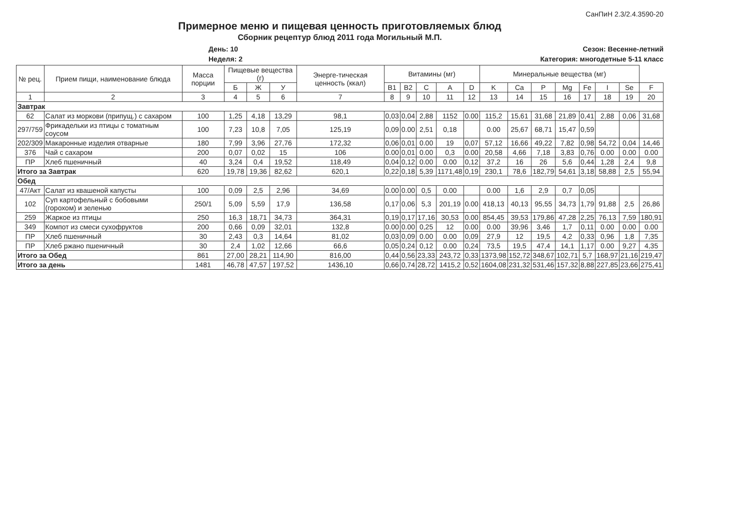СанПиН 2.3/2.4.3590-20
Примерное меню и пищевая ценность приготовляемых блюд
Сборник рецептур блюд 2011 года Могильный М.П.
День: 10
Неделя: 2
Сезон: Весенне-летний
Категория: многодетные 5-11 класс
| № рец. | Прием пищи, наименование блюда | Масса порции | Пищевые вещества (г) | | | Энерге-тическая ценность (ккал) | Витамины (мг) | | | | | Минеральные вещества (мг) | | | | | | | |
| --- | --- | --- | --- | --- | --- | --- | --- | --- | --- | --- | --- | --- | --- | --- | --- | --- | --- | --- | --- |
| | | | Б | Ж | У | | B1 | B2 | C | A | D | K | Ca | P | Mg | Fe | I | Se | F |
| 1 | 2 | 3 | 4 | 5 | 6 | 7 | 8 | 9 | 10 | 11 | 12 | 13 | 14 | 15 | 16 | 17 | 18 | 19 | 20 |
| Завтрак | | | | | | | | | | | | | | | | | | | |
| 62 | Салат из моркови (припущ.) с сахаром | 100 | 1,25 | 4,18 | 13,29 | 98,1 | 0,03 | 0,04 | 2,88 | 1152 | 0.00 | 115,2 | 15,61 | 31,68 | 21,89 | 0,41 | 2,88 | 0,06 | 31,68 |
| 297/759 | Фрикадельки из птицы с томатным соусом | 100 | 7,23 | 10,8 | 7,05 | 125,19 | 0,09 | 0.00 | 2,51 | 0,18 | | 0.00 | 25,67 | 68,71 | 15,47 | 0,59 | | | |
| 202/309 | Макаронные изделия отварные | 180 | 7,99 | 3,96 | 27,76 | 172,32 | 0,06 | 0,01 | 0.00 | 19 | 0,07 | 57,12 | 16,66 | 49,22 | 7,82 | 0,98 | 54,72 | 0,04 | 14,46 |
| 376 | Чай с сахаром | 200 | 0,07 | 0,02 | 15 | 106 | 0.00 | 0,01 | 0.00 | 0,3 | 0.00 | 20,58 | 4,66 | 7,18 | 3,83 | 0,76 | 0.00 | 0.00 | 0.00 |
| ПР | Хлеб пшеничный | 40 | 3,24 | 0,4 | 19,52 | 118,49 | 0,04 | 0,12 | 0.00 | 0.00 | 0,12 | 37,2 | 16 | 26 | 5,6 | 0,44 | 1,28 | 2,4 | 9,8 |
| Итого за Завтрак | | 620 | 19,78 | 19,36 | 82,62 | 620,1 | 0,22 | 0,18 | 5,39 | 1171,48 | 0,19 | 230,1 | 78,6 | 182,79 | 54,61 | 3,18 | 58,88 | 2,5 | 55,94 |
| Обед | | | | | | | | | | | | | | | | | | | |
| 47/Акт | Салат из квашеной капусты | 100 | 0,09 | 2,5 | 2,96 | 34,69 | 0.00 | 0.00 | 0,5 | 0.00 | | 0.00 | 1,6 | 2,9 | 0,7 | 0,05 | | | |
| 102 | Суп картофельный с бобовыми (горохом) и зеленью | 250/1 | 5,09 | 5,59 | 17,9 | 136,58 | 0,17 | 0,06 | 5,3 | 201,19 | 0.00 | 418,13 | 40,13 | 95,55 | 34,73 | 1,79 | 91,88 | 2,5 | 26,86 |
| 259 | Жаркое из птицы | 250 | 16,3 | 18,71 | 34,73 | 364,31 | 0,19 | 0,17 | 17,16 | 30,53 | 0.00 | 854,45 | 39,53 | 179,86 | 47,28 | 2,25 | 76,13 | 7,59 | 180,91 |
| 349 | Компот из смеси сухофруктов | 200 | 0,66 | 0,09 | 32,01 | 132,8 | 0.00 | 0.00 | 0,25 | 12 | 0.00 | 0.00 | 39,96 | 3,46 | 1,7 | 0,11 | 0.00 | 0.00 | 0.00 |
| ПР | Хлеб пшеничный | 30 | 2,43 | 0,3 | 14,64 | 81,02 | 0,03 | 0,09 | 0.00 | 0.00 | 0,09 | 27,9 | 12 | 19,5 | 4,2 | 0,33 | 0,96 | 1,8 | 7,35 |
| ПР | Хлеб ржано пшеничный | 30 | 2,4 | 1,02 | 12,66 | 66,6 | 0,05 | 0,24 | 0,12 | 0.00 | 0,24 | 73,5 | 19,5 | 47,4 | 14,1 | 1,17 | 0.00 | 9,27 | 4,35 |
| Итого за Обед | | 861 | 27,00 | 28,21 | 114,90 | 816,00 | 0,44 | 0,56 | 23,33 | 243,72 | 0,33 | 1373,98 | 152,72 | 348,67 | 102,71 | 5,7 | 168,97 | 21,16 | 219,47 |
| Итого за день | | 1481 | 46,78 | 47,57 | 197,52 | 1436,10 | 0,66 | 0,74 | 28,72 | 1415,2 | 0,52 | 1604,08 | 231,32 | 531,46 | 157,32 | 8,88 | 227,85 | 23,66 | 275,41 |